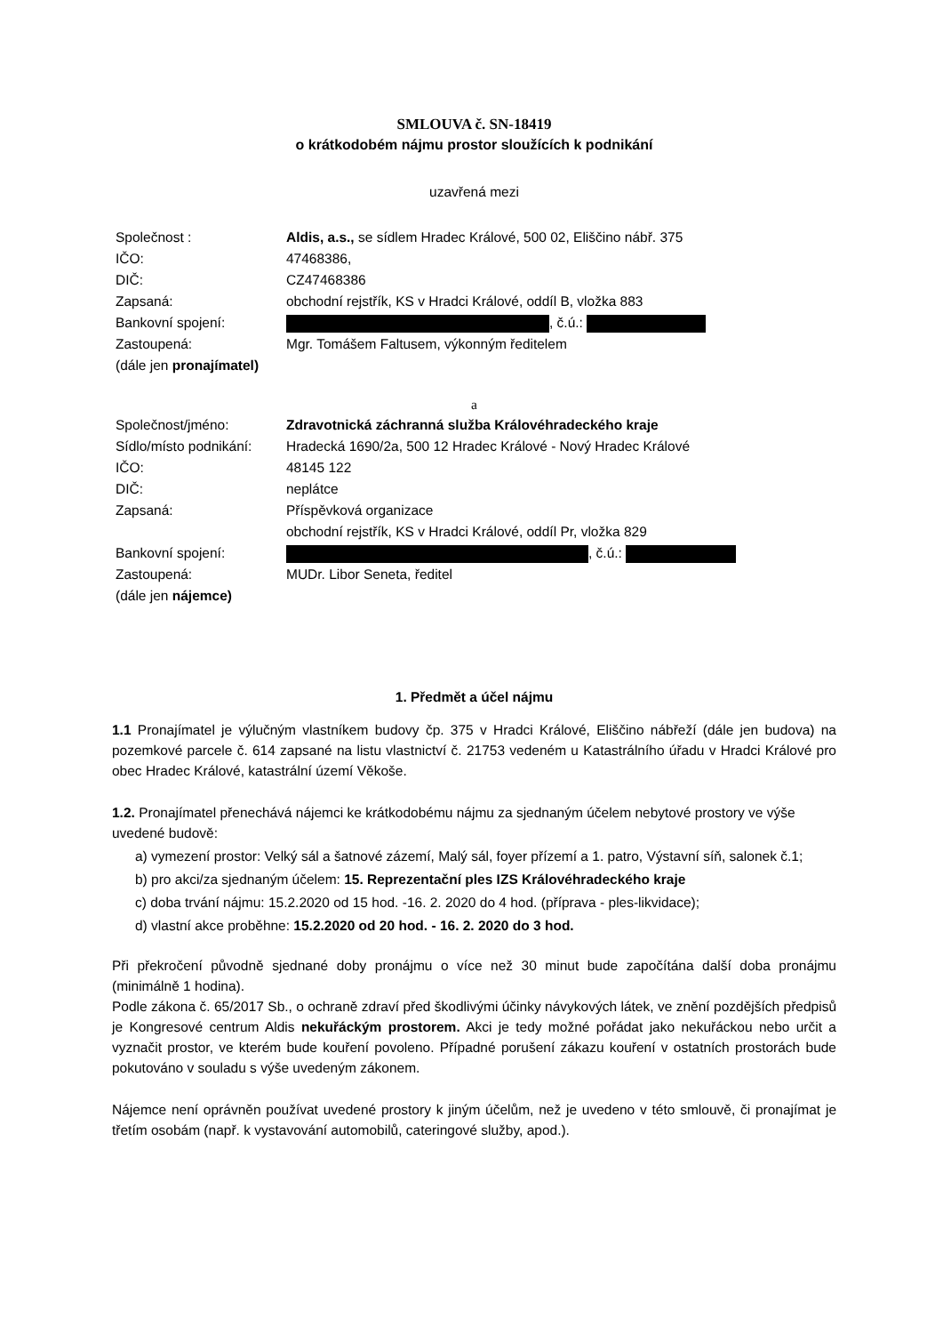SMLOUVA č. SN-18419
o krátkodobém nájmu prostor sloužících k podnikání
uzavřená mezi
| Společnost : | Aldis, a.s., se sídlem Hradec Králové, 500 02, Eliščino nábř. 375 |
| IČO: | 47468386, |
| DIČ: | CZ47468386 |
| Zapsaná: | obchodní rejstřík, KS v Hradci Králové, oddíl B, vložka 883 |
| Bankovní spojení: | , č.ú.: |
| Zastoupená: | Mgr. Tomášem Faltusem, výkonným ředitelem |
| (dále jen pronajímatel) | |
a
| Společnost/jméno: | Zdravotnická záchranná služba Královéhradeckého kraje |
| Sídlo/místo podnikání: | Hradecká 1690/2a, 500 12 Hradec Králové - Nový Hradec Králové |
| IČO: | 48145 122 |
| DIČ: | neplátce |
| Zapsaná: | Příspěvková organizace obchodní rejstřík, KS v Hradci Králové, oddíl Pr, vložka 829 |
| Bankovní spojení: | , č.ú.: |
| Zastoupená: | MUDr. Libor Seneta, ředitel |
| (dále jen nájemce) | |
1. Předmět a účel nájmu
1.1 Pronajímatel je výlučným vlastníkem budovy čp. 375 v Hradci Králové, Eliščino nábřeží (dále jen budova) na pozemkové parcele č. 614 zapsané na listu vlastnictví č. 21753 vedeném u Katastrálního úřadu v Hradci Králové pro obec Hradec Králové, katastrální území Věkoše.
1.2. Pronajímatel přenechává nájemci ke krátkodobému nájmu za sjednaným účelem nebytové prostory ve výše uvedené budově:
a) vymezení prostor: Velký sál a šatnové zázemí, Malý sál, foyer přízemí a 1. patro, Výstavní síň, salonek č.1;
b) pro akci/za sjednaným účelem: 15. Reprezentační ples IZS Královéhradeckého kraje
c) doba trvání nájmu: 15.2.2020 od 15 hod. -16. 2. 2020 do 4 hod. (příprava - ples-likvidace);
d) vlastní akce proběhne: 15.2.2020 od 20 hod. - 16. 2. 2020 do 3 hod.
Při překročení původně sjednané doby pronájmu o více než 30 minut bude započítána další doba pronájmu (minimálně 1 hodina).
Podle zákona č. 65/2017 Sb., o ochraně zdraví před škodlivými účinky návykových látek, ve znění pozdějších předpisů je Kongresové centrum Aldis nekuřáckým prostorem. Akci je tedy možné pořádat jako nekuřáckou nebo určit a vyznačit prostor, ve kterém bude kouření povoleno. Případné porušení zákazu kouření v ostatních prostorách bude pokutováno v souladu s výše uvedeným zákonem.
Nájemce není oprávněn používat uvedené prostory k jiným účelům, než je uvedeno v této smlouvě, či pronajímat je třetím osobám (např. k vystavování automobilů, cateringové služby, apod.).